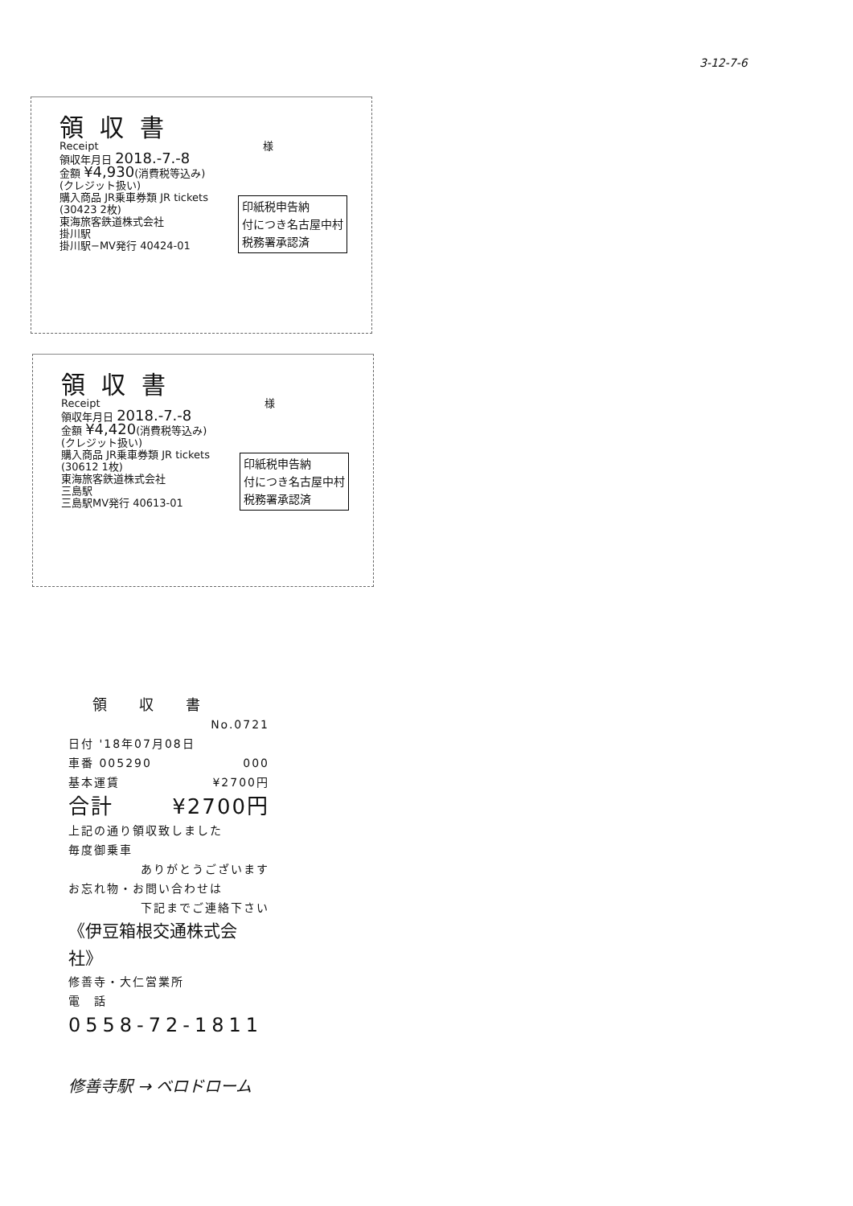3-12-7-6
領収書
Receipt 様
領収年月日 2018.-7.-8
金額 ¥4,930(消費税等込み)
(クレジット扱い)
購入商品 JR乗車券類 JR tickets
印紙税申告納
付につき名古屋中村
税務署承認済
(30423 2枚)
東海旅客鉄道株式会社
掛川駅
掛川駅−MV発行 40424-01
領収書
Receipt 様
領収年月日 2018.-7.-8
金額 ¥4,420(消費税等込み)
(クレジット扱い)
購入商品 JR乗車券類 JR tickets
印紙税申告納
付につき名古屋中村
税務署承認済
(30612 1枚)
東海旅客鉄道株式会社
三島駅
三島駅MV発行 40613-01
領収書
No.0721
日付 '18年07月08日
車番 005290 000
基本運賃 ¥2700円
合計 ¥2700円
上記の通り領収致しました
毎度御乗車
ありがとうございます
お忘れ物・お問い合わせは
下記までご連絡下さい
《伊豆箱根交通株式会社》
修善寺・大仁営業所
電　話
0558-72-1811
修善寺駅 → ベロドローム